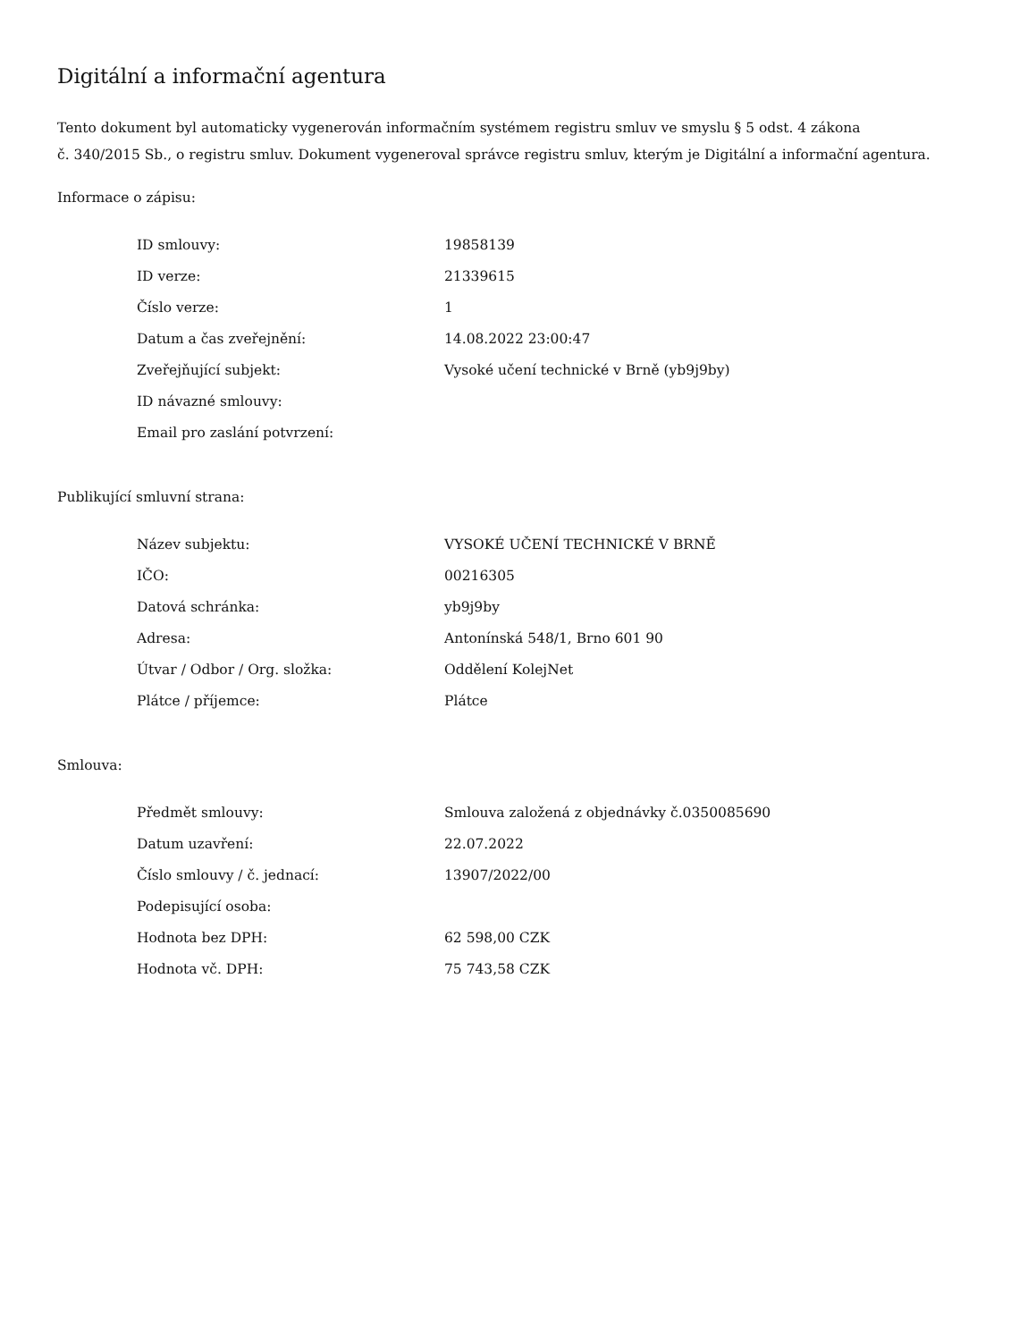Digitální a informační agentura
Tento dokument byl automaticky vygenerován informačním systémem registru smluv ve smyslu § 5 odst. 4 zákona
č. 340/2015 Sb., o registru smluv. Dokument vygeneroval správce registru smluv, kterým je Digitální a informační agentura.
Informace o zápisu:
| ID smlouvy: | 19858139 |
| ID verze: | 21339615 |
| Číslo verze: | 1 |
| Datum a čas zveřejnění: | 14.08.2022 23:00:47 |
| Zveřejňující subjekt: | Vysoké učení technické v Brně (yb9j9by) |
| ID návazné smlouvy: | |
| Email pro zaslání potvrzení: | |
Publikující smluvní strana:
| Název subjektu: | VYSOKÉ UČENÍ TECHNICKÉ V BRNĚ |
| IČO: | 00216305 |
| Datová schránka: | yb9j9by |
| Adresa: | Antonínská 548/1, Brno 601 90 |
| Útvar / Odbor / Org. složka: | Oddělení KolejNet |
| Plátce / příjemce: | Plátce |
Smlouva:
| Předmět smlouvy: | Smlouva založená z objednávky č.0350085690 |
| Datum uzavření: | 22.07.2022 |
| Číslo smlouvy / č. jednací: | 13907/2022/00 |
| Podepisující osoba: | |
| Hodnota bez DPH: | 62 598,00 CZK |
| Hodnota vč. DPH: | 75 743,58 CZK |